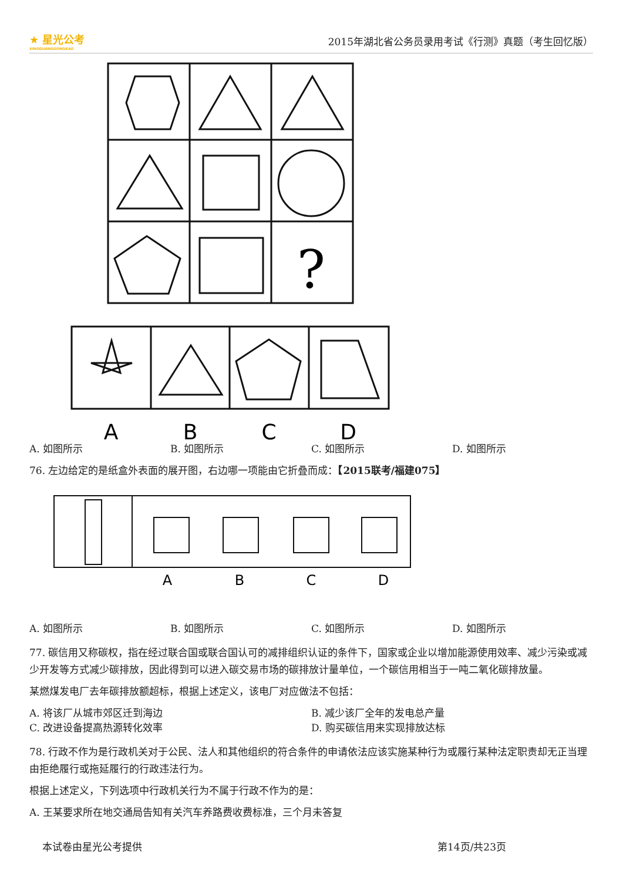★ 星光公考
XINGGUANGGONGKAO
2015年湖北省公务员录用考试《行测》真题（考生回忆版）
?
A
B
C
D
A. 如图所示 B. 如图所示 C. 如图所示 D. 如图所示
76. 左边给定的是纸盒外表面的展开图，右边哪一项能由它折叠而成：【2015联考/福建075】
A
B
C
D
A. 如图所示 B. 如图所示 C. 如图所示 D. 如图所示
77. 碳信用又称碳权，指在经过联合国或联合国认可的减排组织认证的条件下，国家或企业以增加能源使用效率、减少污染或减少开发等方式减少碳排放，因此得到可以进入碳交易市场的碳排放计量单位，一个碳信用相当于一吨二氧化碳排放量。
某燃煤发电厂去年碳排放额超标，根据上述定义，该电厂对应做法不包括：
A. 将该厂从城市郊区迁到海边 B. 减少该厂全年的发电总产量
C. 改进设备提高热源转化效率 D. 购买碳信用来实现排放达标
78. 行政不作为是行政机关对于公民、法人和其他组织的符合条件的申请依法应该实施某种行为或履行某种法定职责却无正当理由拒绝履行或拖延履行的行政违法行为。
根据上述定义，下列选项中行政机关行为不属于行政不作为的是：
A. 王某要求所在地交通局告知有关汽车养路费收费标准，三个月未答复
本试卷由星光公考提供 第14页/共23页